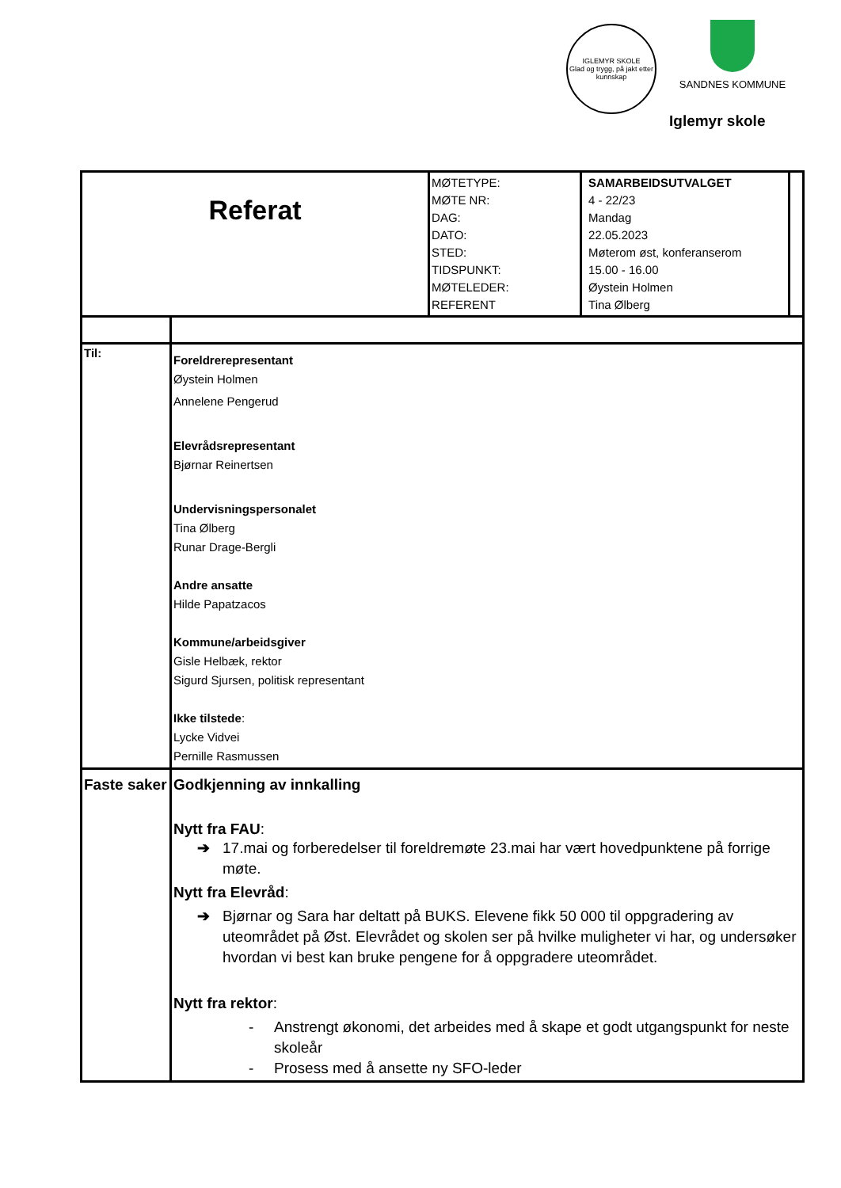IGLEMYR SKOLE
Glad og trygg, på jakt etter kunnskap
SANDNES KOMMUNE
Iglemyr skole
| Referat | | MØTETYPE: MØTE NR: DAG: DATO: STED: TIDSPUNKT: MØTELEDER: REFERENT | SAMARBEIDSUTVALGET 4 - 22/23 Mandag 22.05.2023 Møterom øst, konferanserom 15.00 - 16.00 Øystein Holmen Tina Ølberg | |
| Til: | Foreldrerepresentant Øystein Holmen Annelene Pengerud Elevrådsrepresentant Bjørnar Reinertsen Undervisningspersonalet Tina Ølberg Runar Drage-Bergli Andre ansatte Hilde Papatzacos Kommune/arbeidsgiver Gisle Helbæk, rektor Sigurd Sjursen, politisk representant Ikke tilstede : Lycke Vidvei Pernille Rasmussen | | | |
| Faste saker | Godkjenning av innkalling Nytt fra FAU : ➔ 17.mai og forberedelser til foreldremøte 23.mai har vært hovedpunktene på forrige møte. Nytt fra Elevråd : ➔ Bjørnar og Sara har deltatt på BUKS. Elevene fikk 50 000 til oppgradering av uteområdet på Øst. Elevrådet og skolen ser på hvilke muligheter vi har, og undersøker hvordan vi best kan bruke pengene for å oppgradere uteområdet. Nytt fra rektor : - Anstrengt økonomi, det arbeides med å skape et godt utgangspunkt for neste skoleår - Prosess med å ansette ny SFO-leder | | | |